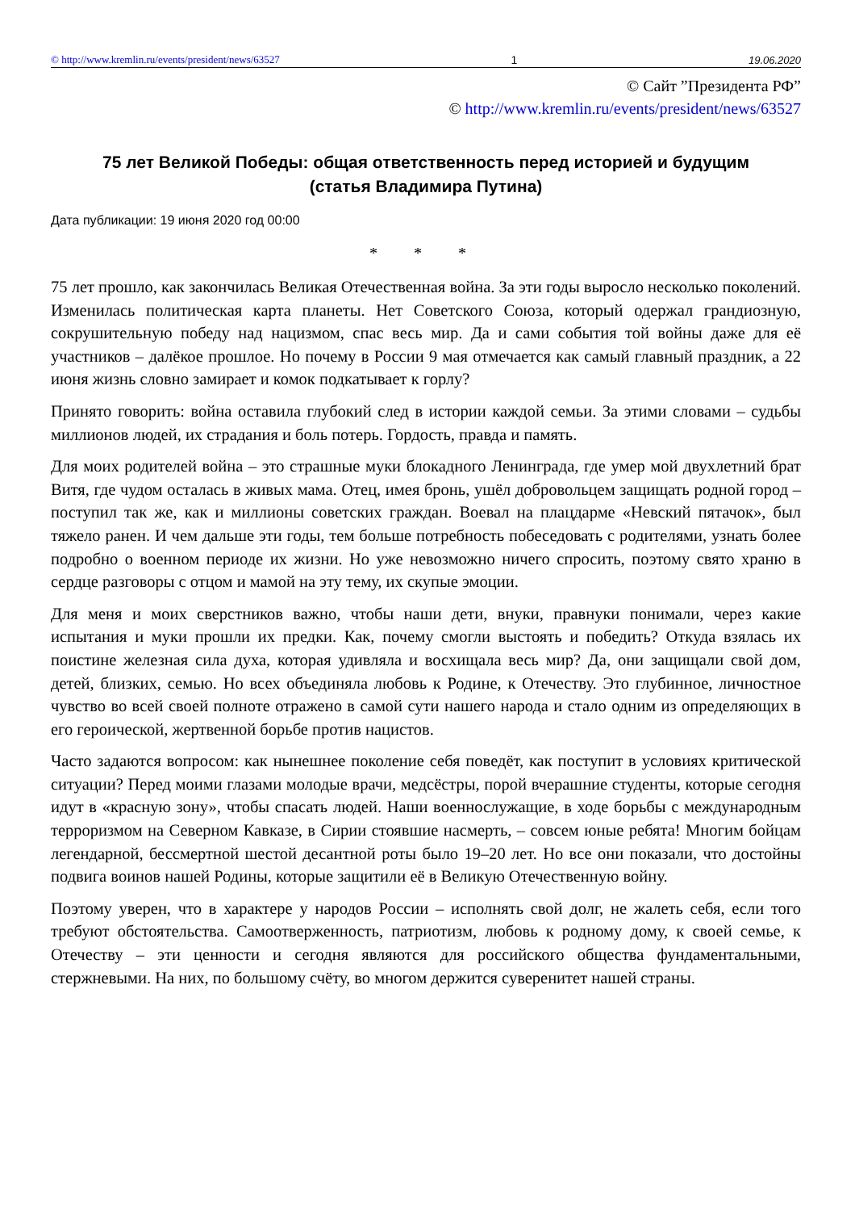© http://www.kremlin.ru/events/president/news/63527 1 19.06.2020
© Сайт ”Президента РФ”
© http://www.kremlin.ru/events/president/news/63527
75 лет Великой Победы: общая ответственность перед историей и будущим
(статья Владимира Путина)
Дата публикации: 19 июня 2020 год 00:00
* * *
75 лет прошло, как закончилась Великая Отечественная война. За эти годы выросло несколько поколений. Изменилась политическая карта планеты. Нет Советского Союза, который одержал грандиозную, сокрушительную победу над нацизмом, спас весь мир. Да и сами события той войны даже для её участников – далёкое прошлое. Но почему в России 9 мая отмечается как самый главный праздник, а 22 июня жизнь словно замирает и комок подкатывает к горлу?
Принято говорить: война оставила глубокий след в истории каждой семьи. За этими словами – судьбы миллионов людей, их страдания и боль потерь. Гордость, правда и память.
Для моих родителей война – это страшные муки блокадного Ленинграда, где умер мой двухлетний брат Витя, где чудом осталась в живых мама. Отец, имея бронь, ушёл добровольцем защищать родной город – поступил так же, как и миллионы советских граждан. Воевал на плацдарме «Невский пятачок», был тяжело ранен. И чем дальше эти годы, тем больше потребность побеседовать с родителями, узнать более подробно о военном периоде их жизни. Но уже невозможно ничего спросить, поэтому свято храню в сердце разговоры с отцом и мамой на эту тему, их скупые эмоции.
Для меня и моих сверстников важно, чтобы наши дети, внуки, правнуки понимали, через какие испытания и муки прошли их предки. Как, почему смогли выстоять и победить? Откуда взялась их поистине железная сила духа, которая удивляла и восхищала весь мир? Да, они защищали свой дом, детей, близких, семью. Но всех объединяла любовь к Родине, к Отечеству. Это глубинное, личностное чувство во всей своей полноте отражено в самой сути нашего народа и стало одним из определяющих в его героической, жертвенной борьбе против нацистов.
Часто задаются вопросом: как нынешнее поколение себя поведёт, как поступит в условиях критической ситуации? Перед моими глазами молодые врачи, медсёстры, порой вчерашние студенты, которые сегодня идут в «красную зону», чтобы спасать людей. Наши военнослужащие, в ходе борьбы с международным терроризмом на Северном Кавказе, в Сирии стоявшие насмерть, – совсем юные ребята! Многим бойцам легендарной, бессмертной шестой десантной роты было 19–20 лет. Но все они показали, что достойны подвига воинов нашей Родины, которые защитили её в Великую Отечественную войну.
Поэтому уверен, что в характере у народов России – исполнять свой долг, не жалеть себя, если того требуют обстоятельства. Самоотверженность, патриотизм, любовь к родному дому, к своей семье, к Отечеству – эти ценности и сегодня являются для российского общества фундаментальными, стержневыми. На них, по большому счёту, во многом держится суверенитет нашей страны.